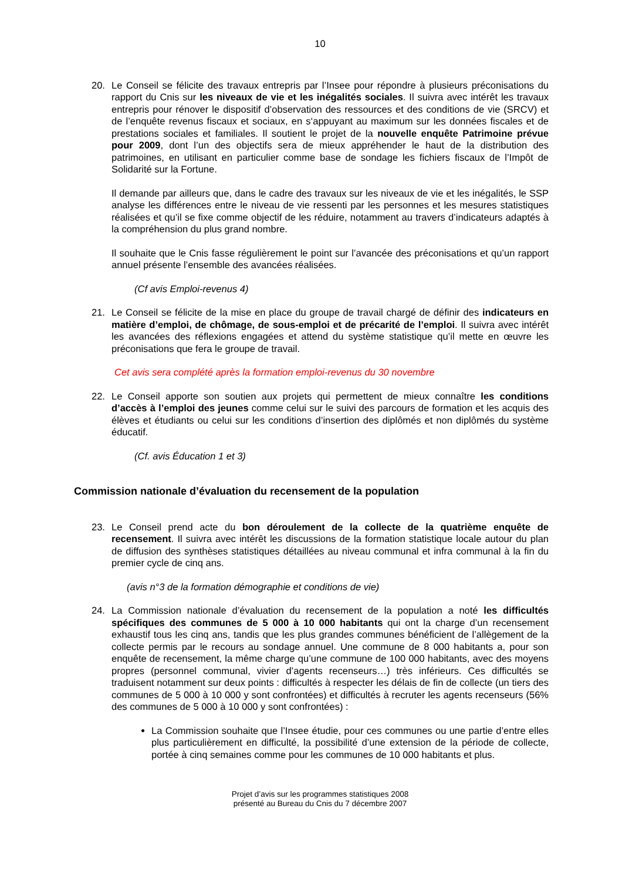10
20. Le Conseil se félicite des travaux entrepris par l’Insee pour répondre à plusieurs préconisations du rapport du Cnis sur les niveaux de vie et les inégalités sociales. Il suivra avec intérêt les travaux entrepris pour rénover le dispositif d’observation des ressources et des conditions de vie (SRCV) et de l’enquête revenus fiscaux et sociaux, en s‘appuyant au maximum sur les données fiscales et de prestations sociales et familiales. Il soutient le projet de la nouvelle enquête Patrimoine prévue pour 2009, dont l’un des objectifs sera de mieux appréhender le haut de la distribution des patrimoines, en utilisant en particulier comme base de sondage les fichiers fiscaux de l’Impôt de Solidarité sur la Fortune.
Il demande par ailleurs que, dans le cadre des travaux sur les niveaux de vie et les inégalités, le SSP analyse les différences entre le niveau de vie ressenti par les personnes et les mesures statistiques réalisées et qu’il se fixe comme objectif de les réduire, notamment au travers d’indicateurs adaptés à la compréhension du plus grand nombre.
Il souhaite que le Cnis fasse régulièrement le point sur l’avancée des préconisations et qu’un rapport annuel présente l’ensemble des avancées réalisées.
(Cf avis Emploi-revenus 4)
21. Le Conseil se félicite de la mise en place du groupe de travail chargé de définir des indicateurs en matière d’emploi, de chômage, de sous-emploi et de précarité de l’emploi. Il suivra avec intérêt les avancées des réflexions engagées et attend du système statistique qu’il mette en œuvre les préconisations que fera le groupe de travail.
Cet avis sera complété après la formation emploi-revenus du 30 novembre
22. Le Conseil apporte son soutien aux projets qui permettent de mieux connaître les conditions d’accès à l’emploi des jeunes comme celui sur le suivi des parcours de formation et les acquis des élèves et étudiants ou celui sur les conditions d’insertion des diplômés et non diplômés du système éducatif.
(Cf. avis Éducation 1 et 3)
Commission nationale d’évaluation du recensement de la population
23. Le Conseil prend acte du bon déroulement de la collecte de la quatrième enquête de recensement. Il suivra avec intérêt les discussions de la formation statistique locale autour du plan de diffusion des synthèses statistiques détaillées au niveau communal et infra communal à la fin du premier cycle de cinq ans.
(avis n°3 de la formation démographie et conditions de vie)
24. La Commission nationale d’évaluation du recensement de la population a noté les difficultés spécifiques des communes de 5 000 à 10 000 habitants qui ont la charge d’un recensement exhaustif tous les cinq ans, tandis que les plus grandes communes bénéficient de l’allègement de la collecte permis par le recours au sondage annuel. Une commune de 8 000 habitants a, pour son enquête de recensement, la même charge qu’une commune de 100 000 habitants, avec des moyens propres (personnel communal, vivier d’agents recenseurs…) très inférieurs. Ces difficultés se traduisent notamment sur deux points : difficultés à respecter les délais de fin de collecte (un tiers des communes de 5 000 à 10 000 y sont confrontées) et difficultés à recruter les agents recenseurs (56% des communes de 5 000 à 10 000 y sont confrontées) :
La Commission souhaite que l’Insee étudie, pour ces communes ou une partie d’entre elles plus particulièrement en difficulté, la possibilité d’une extension de la période de collecte, portée à cinq semaines comme pour les communes de 10 000 habitants et plus.
Projet d’avis sur les programmes statistiques 2008
présenté au Bureau du Cnis du 7 décembre 2007